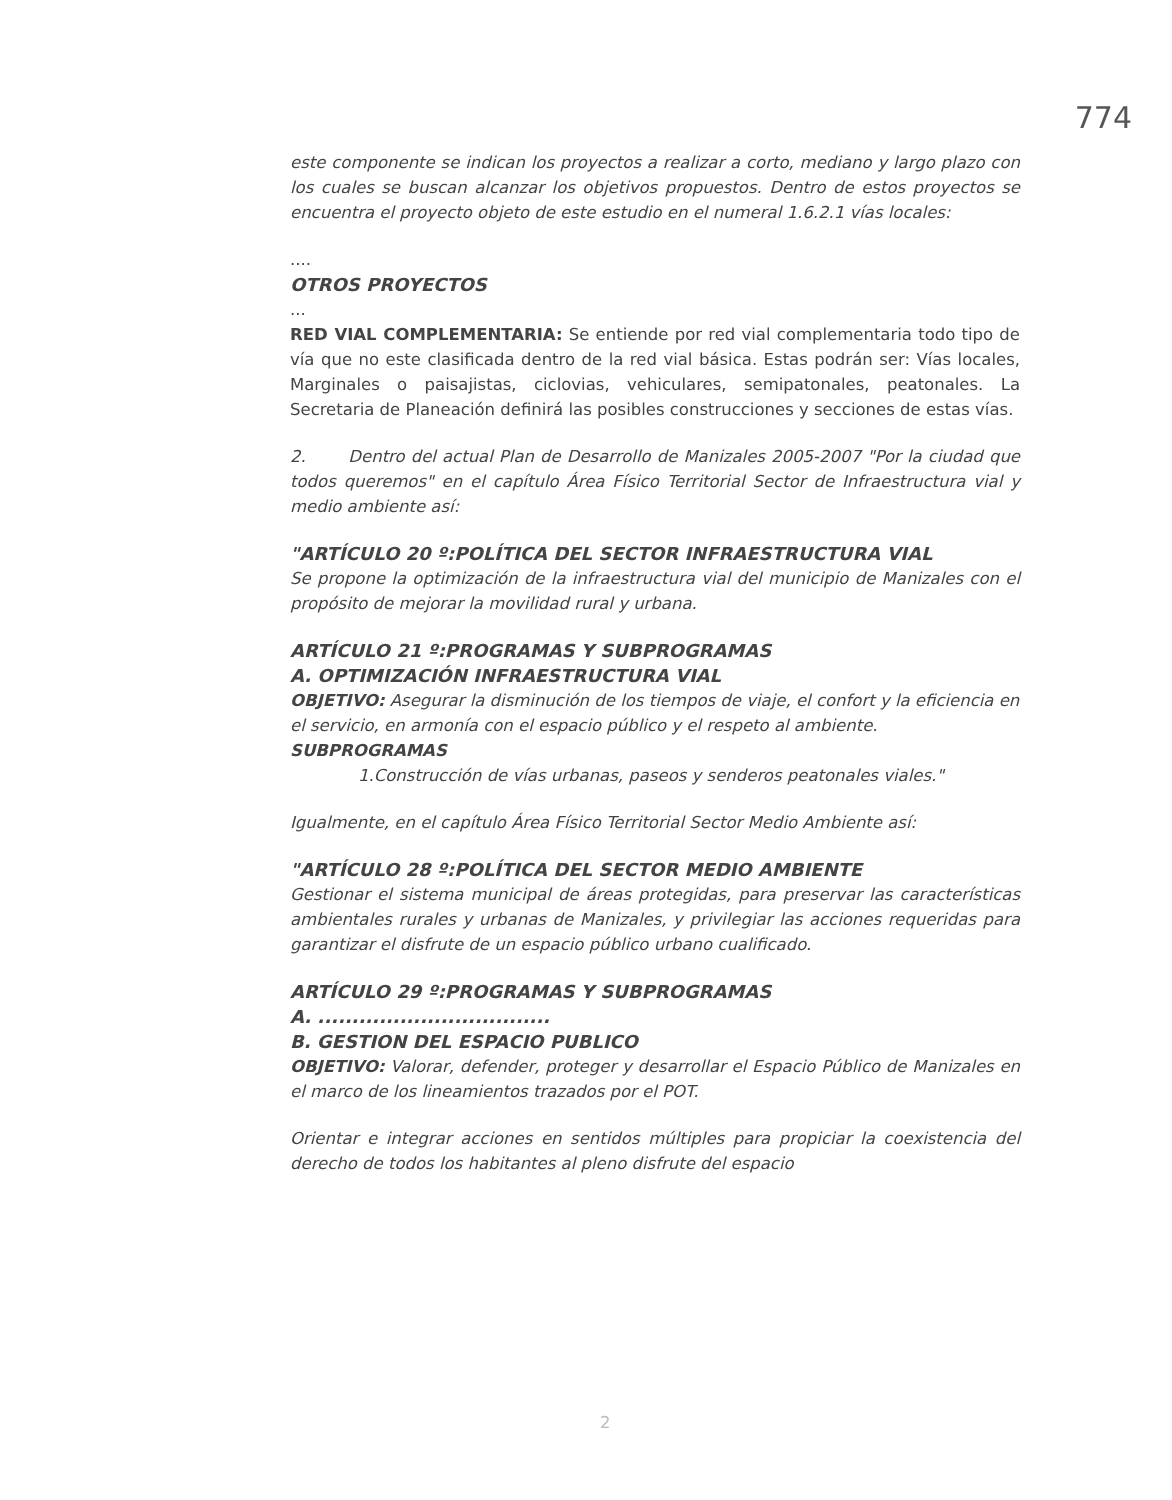774
este componente se indican los proyectos a realizar a corto, mediano y largo plazo con los cuales se buscan alcanzar los objetivos propuestos. Dentro de estos proyectos se encuentra el proyecto objeto de este estudio en el numeral 1.6.2.1 vías locales:
....
OTROS PROYECTOS
...
RED VIAL COMPLEMENTARIA: Se entiende por red vial complementaria todo tipo de vía que no este clasificada dentro de la red vial básica. Estas podrán ser: Vías locales, Marginales o paisajistas, ciclovias, vehiculares, semipatonales, peatonales. La Secretaria de Planeación definirá las posibles construcciones y secciones de estas vías.
2. Dentro del actual Plan de Desarrollo de Manizales 2005-2007 "Por la ciudad que todos queremos" en el capítulo Área Físico Territorial Sector de Infraestructura vial y medio ambiente así:
"ARTÍCULO 20 º:POLÍTICA DEL SECTOR INFRAESTRUCTURA VIAL
Se propone la optimización de la infraestructura vial del municipio de Manizales con el propósito de mejorar la movilidad rural y urbana.
ARTÍCULO 21 º:PROGRAMAS Y SUBPROGRAMAS
A. OPTIMIZACIÓN INFRAESTRUCTURA VIAL
OBJETIVO: Asegurar la disminución de los tiempos de viaje, el confort y la eficiencia en el servicio, en armonía con el espacio público y el respeto al ambiente.
SUBPROGRAMAS
1.Construcción de vías urbanas, paseos y senderos peatonales viales."
Igualmente, en el capítulo Área Físico Territorial Sector Medio Ambiente así:
"ARTÍCULO 28 º:POLÍTICA DEL SECTOR MEDIO AMBIENTE
Gestionar el sistema municipal de áreas protegidas, para preservar las características ambientales rurales y urbanas de Manizales, y privilegiar las acciones requeridas para garantizar el disfrute de un espacio público urbano cualificado.
ARTÍCULO 29 º:PROGRAMAS Y SUBPROGRAMAS
A. ..................................
B. GESTION DEL ESPACIO PUBLICO
OBJETIVO: Valorar, defender, proteger y desarrollar el Espacio Público de Manizales en el marco de los lineamientos trazados por el POT.
Orientar e integrar acciones en sentidos múltiples para propiciar la coexistencia del derecho de todos los habitantes al pleno disfrute del espacio
2